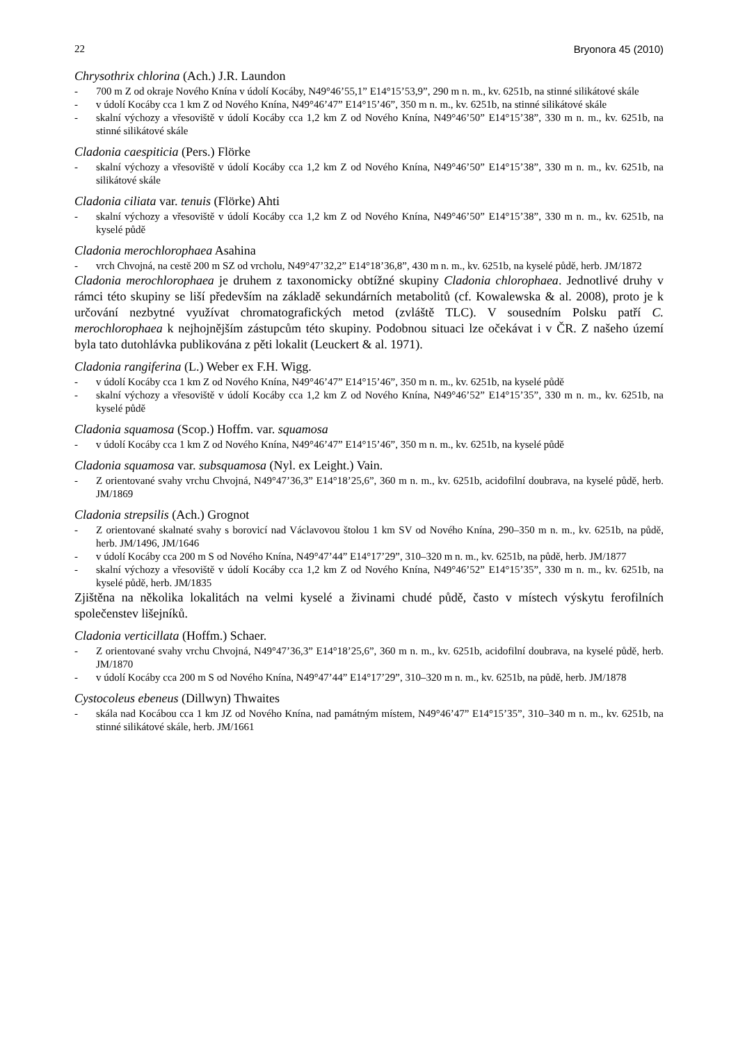22 Bryonora 45 (2010)
Chrysothrix chlorina (Ach.) J.R. Laundon
- 700 m Z od okraje Nového Knína v údolí Kocáby, N49°46’55,1” E14°15’53,9”, 290 m n. m., kv. 6251b, na stinné silikátové skále
- v údolí Kocáby cca 1 km Z od Nového Knína, N49°46’47” E14°15’46”, 350 m n. m., kv. 6251b, na stinné silikátové skále
- skalní výchozy a vřesoviště v údolí Kocáby cca 1,2 km Z od Nového Knína, N49°46’50” E14°15’38”, 330 m n. m., kv. 6251b, na stinné silikátové skále
Cladonia caespiticia (Pers.) Flörke
- skalní výchozy a vřesoviště v údolí Kocáby cca 1,2 km Z od Nového Knína, N49°46’50” E14°15’38”, 330 m n. m., kv. 6251b, na silikátové skále
Cladonia ciliata var. tenuis (Flörke) Ahti
- skalní výchozy a vřesoviště v údolí Kocáby cca 1,2 km Z od Nového Knína, N49°46’50” E14°15’38”, 330 m n. m., kv. 6251b, na kyselé půdě
Cladonia merochlorophaea Asahina
- vrch Chvojná, na cestě 200 m SZ od vrcholu, N49°47’32,2” E14°18’36,8”, 430 m n. m., kv. 6251b, na kyselé půdě, herb. JM/1872
Cladonia merochlorophaea je druhem z taxonomicky obtížné skupiny Cladonia chlorophaea. Jednotlivé druhy v rámci této skupiny se liší především na základě sekundárních metabolitů (cf. Kowalewska & al. 2008), proto je k určování nezbytné využívat chromatografických metod (zvláště TLC). V sousedním Polsku patří C. merochlorophaea k nejhojnějším zástupcům této skupiny. Podobnou situaci lze očekávat i v ČR. Z našeho území byla tato dutohlávka publikována z pěti lokalit (Leuckert & al. 1971).
Cladonia rangiferina (L.) Weber ex F.H. Wigg.
- v údolí Kocáby cca 1 km Z od Nového Knína, N49°46’47” E14°15’46”, 350 m n. m., kv. 6251b, na kyselé půdě
- skalní výchozy a vřesoviště v údolí Kocáby cca 1,2 km Z od Nového Knína, N49°46’52” E14°15’35”, 330 m n. m., kv. 6251b, na kyselé půdě
Cladonia squamosa (Scop.) Hoffm. var. squamosa
- v údolí Kocáby cca 1 km Z od Nového Knína, N49°46’47” E14°15’46”, 350 m n. m., kv. 6251b, na kyselé půdě
Cladonia squamosa var. subsquamosa (Nyl. ex Leight.) Vain.
- Z orientované svahy vrchu Chvojná, N49°47’36,3” E14°18’25,6”, 360 m n. m., kv. 6251b, acidofilní doubrava, na kyselé půdě, herb. JM/1869
Cladonia strepsilis (Ach.) Grognot
- Z orientované skalnaté svahy s borovicí nad Václavovou štolou 1 km SV od Nového Knína, 290–350 m n. m., kv. 6251b, na půdě, herb. JM/1496, JM/1646
- v údolí Kocáby cca 200 m S od Nového Knína, N49°47’44” E14°17’29”, 310–320 m n. m., kv. 6251b, na půdě, herb. JM/1877
- skalní výchozy a vřesoviště v údolí Kocáby cca 1,2 km Z od Nového Knína, N49°46’52” E14°15’35”, 330 m n. m., kv. 6251b, na kyselé půdě, herb. JM/1835
Zjištěna na několika lokalitách na velmi kyselé a živinami chudé půdě, často v místech výskytu ferofilních společenstev lišejníků.
Cladonia verticillata (Hoffm.) Schaer.
- Z orientované svahy vrchu Chvojná, N49°47’36,3” E14°18’25,6”, 360 m n. m., kv. 6251b, acidofilní doubrava, na kyselé půdě, herb. JM/1870
- v údolí Kocáby cca 200 m S od Nového Knína, N49°47’44” E14°17’29”, 310–320 m n. m., kv. 6251b, na půdě, herb. JM/1878
Cystocoleus ebeneus (Dillwyn) Thwaites
- skála nad Kocábou cca 1 km JZ od Nového Knína, nad památným místem, N49°46’47” E14°15’35”, 310–340 m n. m., kv. 6251b, na stinné silikátové skále, herb. JM/1661